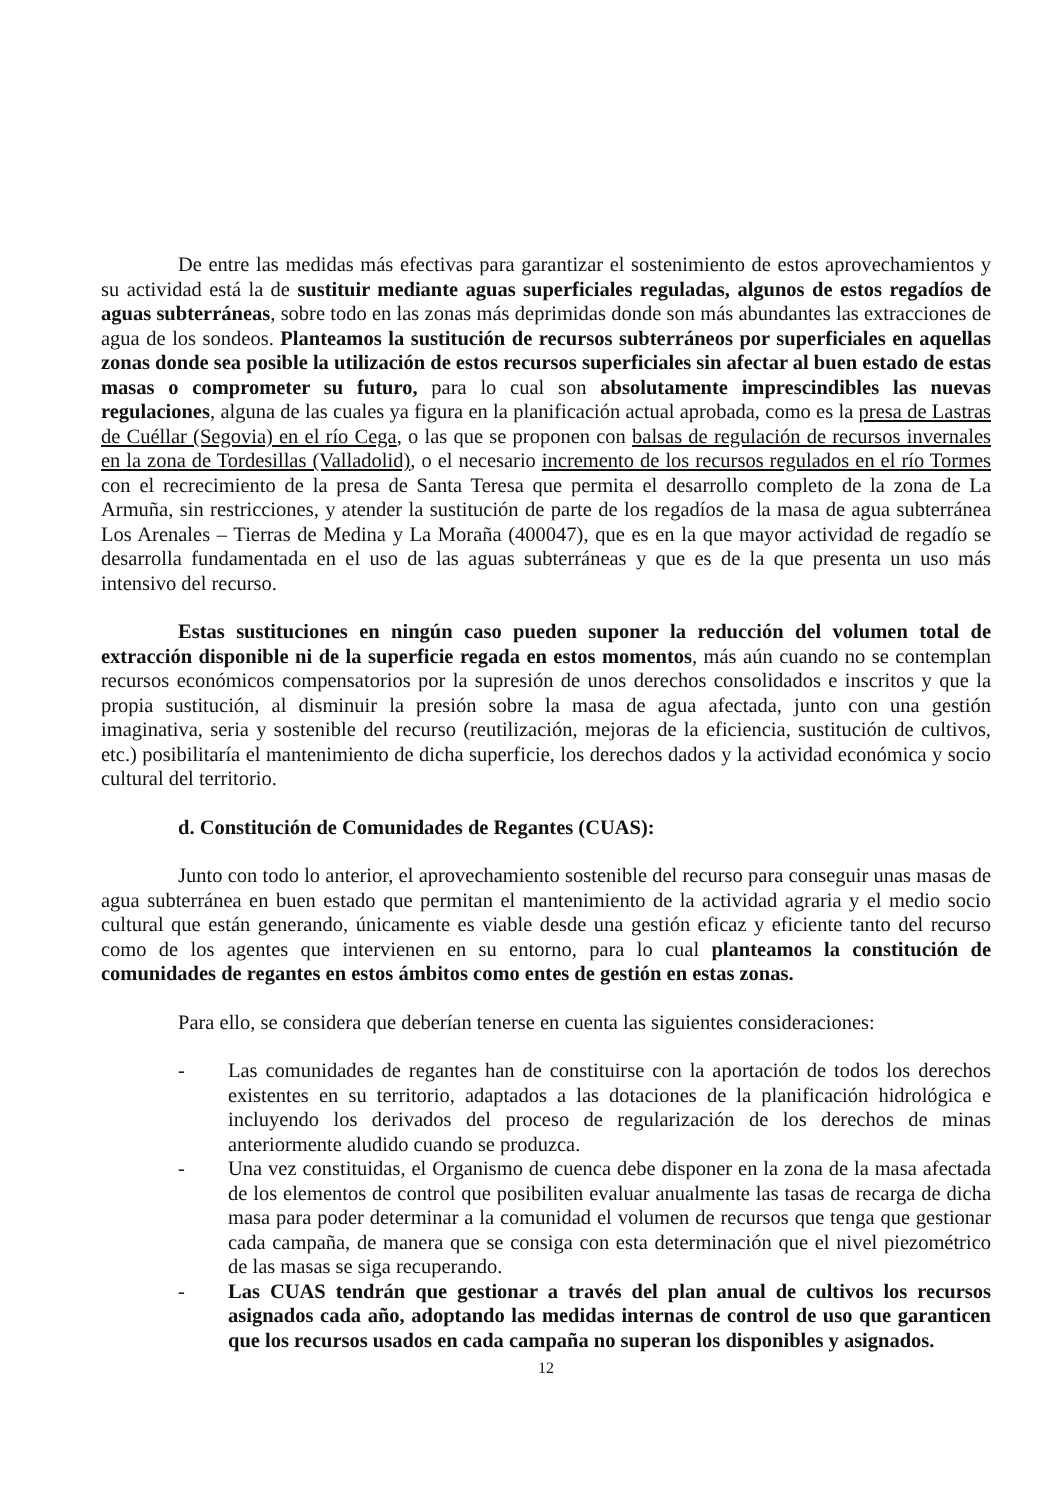De entre las medidas más efectivas para garantizar el sostenimiento de estos aprovechamientos y su actividad está la de sustituir mediante aguas superficiales reguladas, algunos de estos regadíos de aguas subterráneas, sobre todo en las zonas más deprimidas donde son más abundantes las extracciones de agua de los sondeos. Planteamos la sustitución de recursos subterráneos por superficiales en aquellas zonas donde sea posible la utilización de estos recursos superficiales sin afectar al buen estado de estas masas o comprometer su futuro, para lo cual son absolutamente imprescindibles las nuevas regulaciones, alguna de las cuales ya figura en la planificación actual aprobada, como es la presa de Lastras de Cuéllar (Segovia) en el río Cega, o las que se proponen con balsas de regulación de recursos invernales en la zona de Tordesillas (Valladolid), o el necesario incremento de los recursos regulados en el río Tormes con el recrecimiento de la presa de Santa Teresa que permita el desarrollo completo de la zona de La Armuña, sin restricciones, y atender la sustitución de parte de los regadíos de la masa de agua subterránea Los Arenales – Tierras de Medina y La Moraña (400047), que es en la que mayor actividad de regadío se desarrolla fundamentada en el uso de las aguas subterráneas y que es de la que presenta un uso más intensivo del recurso.
Estas sustituciones en ningún caso pueden suponer la reducción del volumen total de extracción disponible ni de la superficie regada en estos momentos, más aún cuando no se contemplan recursos económicos compensatorios por la supresión de unos derechos consolidados e inscritos y que la propia sustitución, al disminuir la presión sobre la masa de agua afectada, junto con una gestión imaginativa, seria y sostenible del recurso (reutilización, mejoras de la eficiencia, sustitución de cultivos, etc.) posibilitaría el mantenimiento de dicha superficie, los derechos dados y la actividad económica y socio cultural del territorio.
d. Constitución de Comunidades de Regantes (CUAS):
Junto con todo lo anterior, el aprovechamiento sostenible del recurso para conseguir unas masas de agua subterránea en buen estado que permitan el mantenimiento de la actividad agraria y el medio socio cultural que están generando, únicamente es viable desde una gestión eficaz y eficiente tanto del recurso como de los agentes que intervienen en su entorno, para lo cual planteamos la constitución de comunidades de regantes en estos ámbitos como entes de gestión en estas zonas.
Para ello, se considera que deberían tenerse en cuenta las siguientes consideraciones:
- Las comunidades de regantes han de constituirse con la aportación de todos los derechos existentes en su territorio, adaptados a las dotaciones de la planificación hidrológica e incluyendo los derivados del proceso de regularización de los derechos de minas anteriormente aludido cuando se produzca.
- Una vez constituidas, el Organismo de cuenca debe disponer en la zona de la masa afectada de los elementos de control que posibiliten evaluar anualmente las tasas de recarga de dicha masa para poder determinar a la comunidad el volumen de recursos que tenga que gestionar cada campaña, de manera que se consiga con esta determinación que el nivel piezométrico de las masas se siga recuperando.
- Las CUAS tendrán que gestionar a través del plan anual de cultivos los recursos asignados cada año, adoptando las medidas internas de control de uso que garanticen que los recursos usados en cada campaña no superan los disponibles y asignados.
12